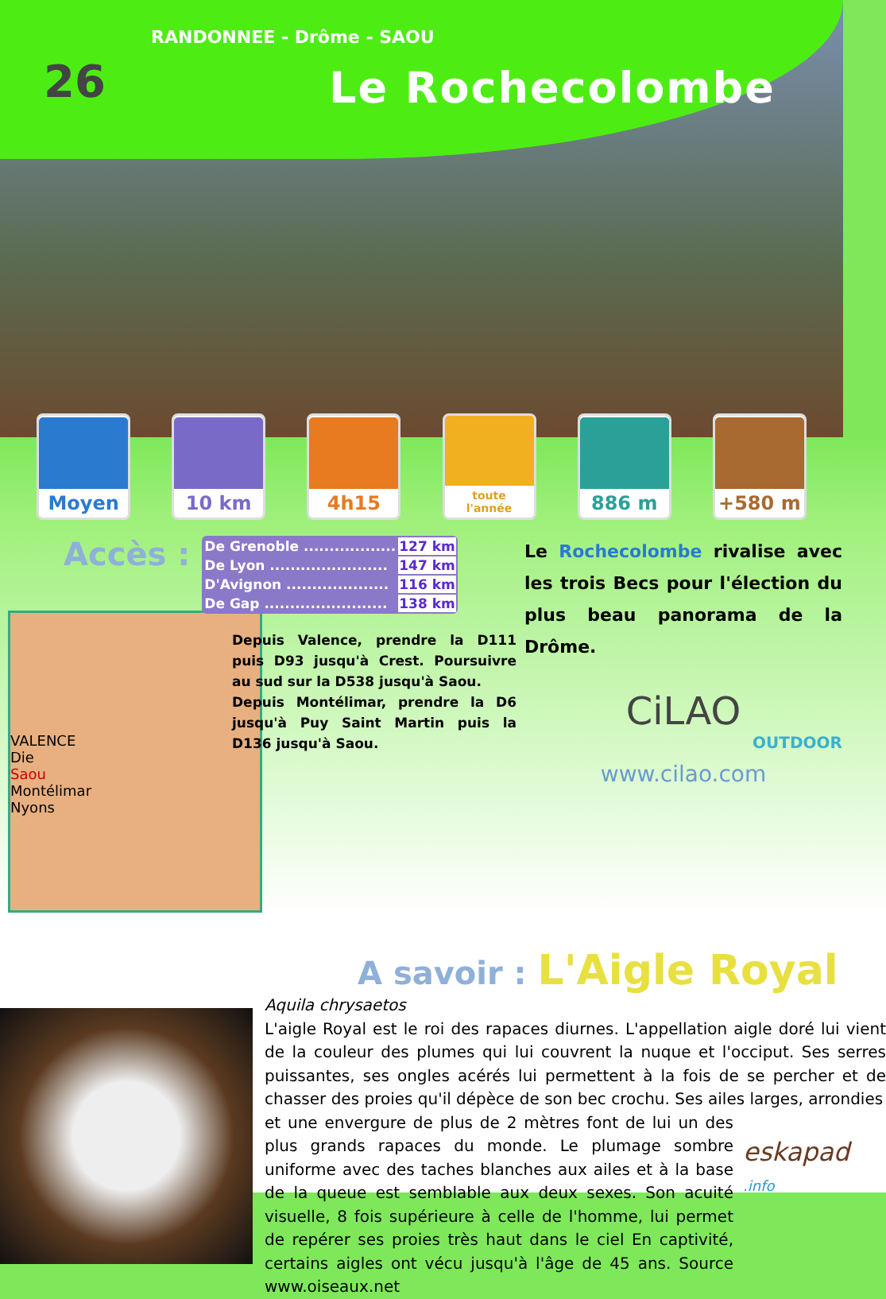26
RANDONNEE - Drôme - SAOU
Le Rochecolombe
Moyen 10 km 4h15
toute
l'année
886 m +580 m
Accès :
| De Grenoble .................. | 127 km |
| De Lyon ....................... | 147 km |
| D'Avignon .................... | 116 km |
| De Gap ........................ | 138 km |
Depuis Valence, prendre la D111 puis D93 jusqu'à Crest. Poursuivre au sud sur la D538 jusqu'à Saou.
Depuis Montélimar, prendre la D6 jusqu'à Puy Saint Martin puis la D136 jusqu'à Saou.
VALENCE
Die
Saou
Montélimar
Nyons
Le Rochecolombe rivalise avec les trois Becs pour l'élection du plus beau panorama de la Drôme.
CiLAO
OUTDOOR
www.cilao.com
A savoir : L'Aigle Royal
Aquila chrysaetos
L'aigle Royal est le roi des rapaces diurnes. L'appellation aigle doré lui vient de la couleur des plumes qui lui couvrent la nuque et l'occiput. Ses serres puissantes, ses ongles acérés lui permettent à la fois de se percher et de chasser des proies qu'il dépèce de son bec crochu. Ses ailes larges, arrondies
et une envergure de plus de 2 mètres font de lui un des plus grands rapaces du monde. Le plumage sombre uniforme avec des taches blanches aux ailes et à la base de la queue est semblable aux deux sexes. Son acuité visuelle, 8 fois supérieure à celle de l'homme, lui permet de repérer ses proies très haut dans le ciel En captivité, certains aigles ont vécu jusqu'à l'âge de 45 ans. Source www.oiseaux.net
eskapad
.info